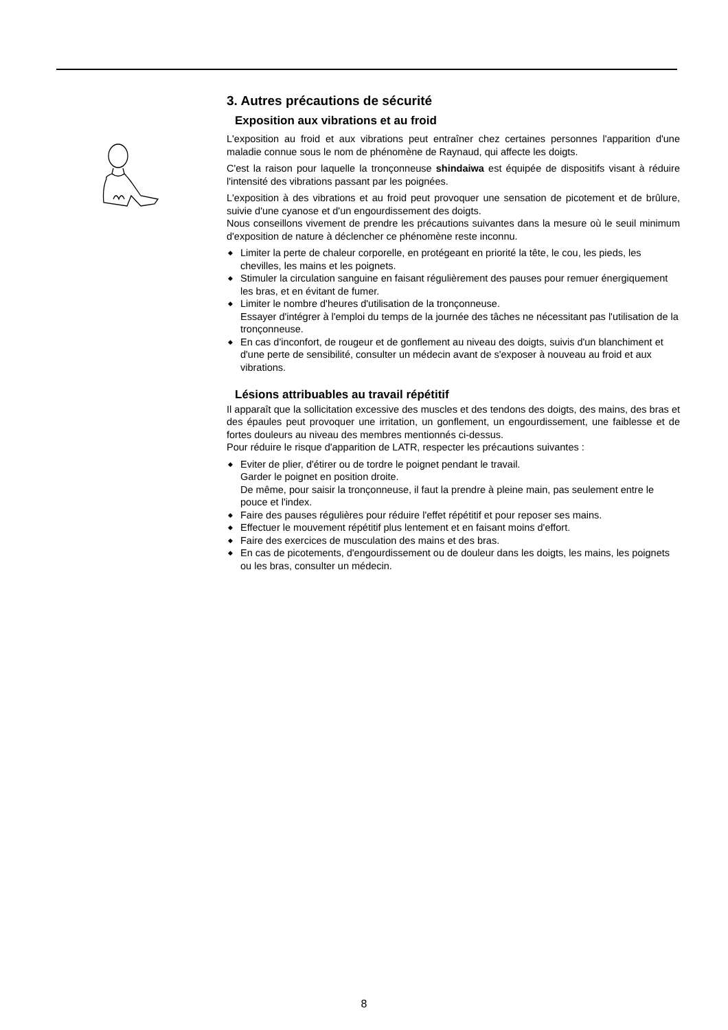3. Autres précautions de sécurité
Exposition aux vibrations et au froid
L'exposition au froid et aux vibrations peut entraîner chez certaines personnes l'apparition d'une maladie connue sous le nom de phénomène de Raynaud, qui affecte les doigts.
C'est la raison pour laquelle la tronçonneuse shindaiwa est équipée de dispositifs visant à réduire l'intensité des vibrations passant par les poignées.
L'exposition à des vibrations et au froid peut provoquer une sensation de picotement et de brûlure, suivie d'une cyanose et d'un engourdissement des doigts.
Nous conseillons vivement de prendre les précautions suivantes dans la mesure où le seuil minimum d'exposition de nature à déclencher ce phénomène reste inconnu.
◆ Limiter la perte de chaleur corporelle, en protégeant en priorité la tête, le cou, les pieds, les chevilles, les mains et les poignets.
◆ Stimuler la circulation sanguine en faisant régulièrement des pauses pour remuer énergiquement les bras, et en évitant de fumer.
◆ Limiter le nombre d'heures d'utilisation de la tronçonneuse.
Essayer d'intégrer à l'emploi du temps de la journée des tâches ne nécessitant pas l'utilisation de la tronçonneuse.
◆ En cas d'inconfort, de rougeur et de gonflement au niveau des doigts, suivis d'un blanchiment et d'une perte de sensibilité, consulter un médecin avant de s'exposer à nouveau au froid et aux vibrations.
Lésions attribuables au travail répétitif
Il apparaît que la sollicitation excessive des muscles et des tendons des doigts, des mains, des bras et des épaules peut provoquer une irritation, un gonflement, un engourdissement, une faiblesse et de fortes douleurs au niveau des membres mentionnés ci-dessus.
Pour réduire le risque d'apparition de LATR, respecter les précautions suivantes :
◆ Eviter de plier, d'étirer ou de tordre le poignet pendant le travail.
Garder le poignet en position droite.
De même, pour saisir la tronçonneuse, il faut la prendre à pleine main, pas seulement entre le pouce et l'index.
◆ Faire des pauses régulières pour réduire l'effet répétitif et pour reposer ses mains.
◆ Effectuer le mouvement répétitif plus lentement et en faisant moins d'effort.
◆ Faire des exercices de musculation des mains et des bras.
◆ En cas de picotements, d'engourdissement ou de douleur dans les doigts, les mains, les poignets ou les bras, consulter un médecin.
8